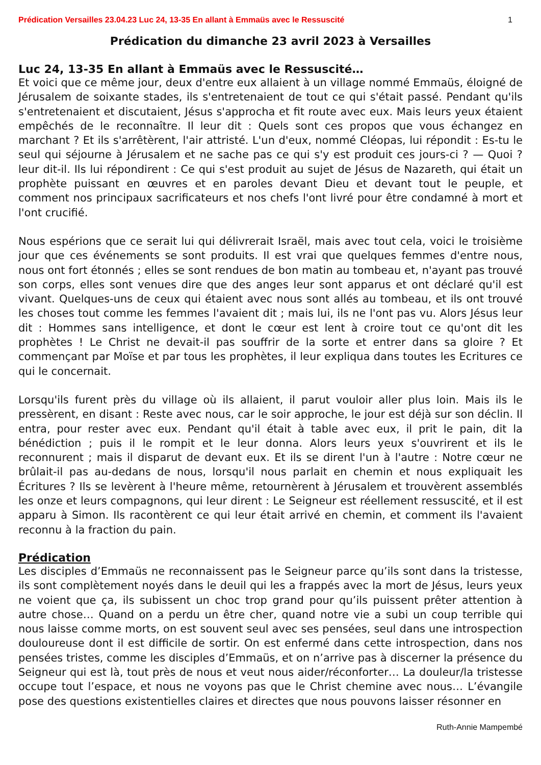Prédication Versailles 23.04.23 Luc 24, 13-35 En allant à Emmaüs avec le Ressuscité 1
Prédication du dimanche 23 avril 2023 à Versailles
Luc 24, 13-35 En allant à Emmaüs avec le Ressuscité…
Et voici que ce même jour, deux d'entre eux allaient à un village nommé Emmaüs, éloigné de Jérusalem de soixante stades, ils s'entretenaient de tout ce qui s'était passé. Pendant qu'ils s'entretenaient et discutaient, Jésus s'approcha et fit route avec eux. Mais leurs yeux étaient empêchés de le reconnaître. Il leur dit : Quels sont ces propos que vous échangez en marchant ? Et ils s'arrêtèrent, l'air attristé. L'un d'eux, nommé Cléopas, lui répondit : Es-tu le seul qui séjourne à Jérusalem et ne sache pas ce qui s'y est produit ces jours-ci ? — Quoi ? leur dit-il. Ils lui répondirent : Ce qui s'est produit au sujet de Jésus de Nazareth, qui était un prophète puissant en œuvres et en paroles devant Dieu et devant tout le peuple, et comment nos principaux sacrificateurs et nos chefs l'ont livré pour être condamné à mort et l'ont crucifié.
Nous espérions que ce serait lui qui délivrerait Israël, mais avec tout cela, voici le troisième jour que ces événements se sont produits. Il est vrai que quelques femmes d'entre nous, nous ont fort étonnés ; elles se sont rendues de bon matin au tombeau et, n'ayant pas trouvé son corps, elles sont venues dire que des anges leur sont apparus et ont déclaré qu'il est vivant. Quelques-uns de ceux qui étaient avec nous sont allés au tombeau, et ils ont trouvé les choses tout comme les femmes l'avaient dit ; mais lui, ils ne l'ont pas vu. Alors Jésus leur dit : Hommes sans intelligence, et dont le cœur est lent à croire tout ce qu'ont dit les prophètes ! Le Christ ne devait-il pas souffrir de la sorte et entrer dans sa gloire ? Et commençant par Moïse et par tous les prophètes, il leur expliqua dans toutes les Ecritures ce qui le concernait.
Lorsqu'ils furent près du village où ils allaient, il parut vouloir aller plus loin. Mais ils le pressèrent, en disant : Reste avec nous, car le soir approche, le jour est déjà sur son déclin. Il entra, pour rester avec eux. Pendant qu'il était à table avec eux, il prit le pain, dit la bénédiction ; puis il le rompit et le leur donna. Alors leurs yeux s'ouvrirent et ils le reconnurent ; mais il disparut de devant eux. Et ils se dirent l'un à l'autre : Notre cœur ne brûlait-il pas au-dedans de nous, lorsqu'il nous parlait en chemin et nous expliquait les Écritures ? Ils se levèrent à l'heure même, retournèrent à Jérusalem et trouvèrent assemblés les onze et leurs compagnons, qui leur dirent : Le Seigneur est réellement ressuscité, et il est apparu à Simon. Ils racontèrent ce qui leur était arrivé en chemin, et comment ils l'avaient reconnu à la fraction du pain.
Prédication
Les disciples d’Emmaüs ne reconnaissent pas le Seigneur parce qu’ils sont dans la tristesse, ils sont complètement noyés dans le deuil qui les a frappés avec la mort de Jésus, leurs yeux ne voient que ça, ils subissent un choc trop grand pour qu’ils puissent prêter attention à autre chose… Quand on a perdu un être cher, quand notre vie a subi un coup terrible qui nous laisse comme morts, on est souvent seul avec ses pensées, seul dans une introspection douloureuse dont il est difficile de sortir. On est enfermé dans cette introspection, dans nos pensées tristes, comme les disciples d’Emmaüs, et on n’arrive pas à discerner la présence du Seigneur qui est là, tout près de nous et veut nous aider/réconforter… La douleur/la tristesse occupe tout l’espace, et nous ne voyons pas que le Christ chemine avec nous… L’évangile pose des questions existentielles claires et directes que nous pouvons laisser résonner en
Ruth-Annie Mampembé